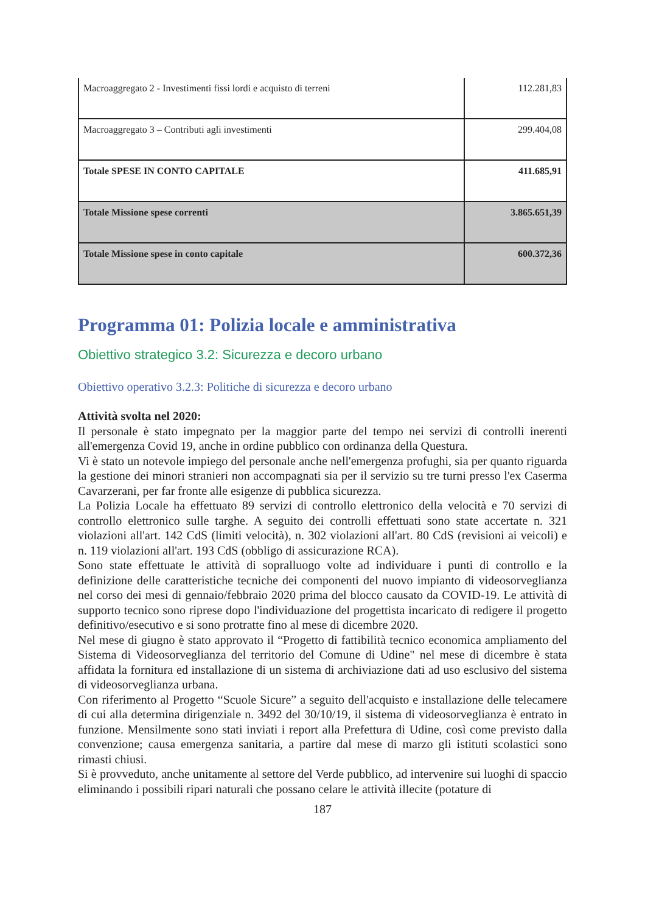| Macroaggregato 2 - Investimenti fissi lordi e acquisto di terreni | 112.281,83 |
| Macroaggregato 3 – Contributi agli investimenti | 299.404,08 |
| Totale SPESE IN CONTO CAPITALE | 411.685,91 |
| Totale Missione spese correnti | 3.865.651,39 |
| Totale Missione spese in conto capitale | 600.372,36 |
Programma 01: Polizia locale e amministrativa
Obiettivo strategico 3.2: Sicurezza e decoro urbano
Obiettivo operativo 3.2.3: Politiche di sicurezza e decoro urbano
Attività svolta nel 2020:
Il personale è stato impegnato per la maggior parte del tempo nei servizi di controlli inerenti all'emergenza Covid 19, anche in ordine pubblico con ordinanza della Questura.
Vi è stato un notevole impiego del personale anche nell'emergenza profughi, sia per quanto riguarda la gestione dei minori stranieri non accompagnati sia per il servizio su tre turni presso l'ex Caserma Cavarzerani, per far fronte alle esigenze di pubblica sicurezza.
La Polizia Locale ha effettuato 89 servizi di controllo elettronico della velocità e 70 servizi di controllo elettronico sulle targhe. A seguito dei controlli effettuati sono state accertate n. 321 violazioni all'art. 142 CdS (limiti velocità), n. 302 violazioni all'art. 80 CdS (revisioni ai veicoli) e n. 119 violazioni all'art. 193 CdS (obbligo di assicurazione RCA).
Sono state effettuate le attività di sopralluogo volte ad individuare i punti di controllo e la definizione delle caratteristiche tecniche dei componenti del nuovo impianto di videosorveglianza nel corso dei mesi di gennaio/febbraio 2020 prima del blocco causato da COVID-19. Le attività di supporto tecnico sono riprese dopo l'individuazione del progettista incaricato di redigere il progetto definitivo/esecutivo e si sono protratte fino al mese di dicembre 2020.
Nel mese di giugno è stato approvato il “Progetto di fattibilità tecnico economica ampliamento del Sistema di Videosorveglianza del territorio del Comune di Udine" nel mese di dicembre è stata affidata la fornitura ed installazione di un sistema di archiviazione dati ad uso esclusivo del sistema di videosorveglianza urbana.
Con riferimento al Progetto “Scuole Sicure” a seguito dell'acquisto e installazione delle telecamere di cui alla determina dirigenziale n. 3492 del 30/10/19, il sistema di videosorveglianza è entrato in funzione. Mensilmente sono stati inviati i report alla Prefettura di Udine, così come previsto dalla convenzione; causa emergenza sanitaria, a partire dal mese di marzo gli istituti scolastici sono rimasti chiusi.
Si è provveduto, anche unitamente al settore del Verde pubblico, ad intervenire sui luoghi di spaccio eliminando i possibili ripari naturali che possano celare le attività illecite (potature di
187